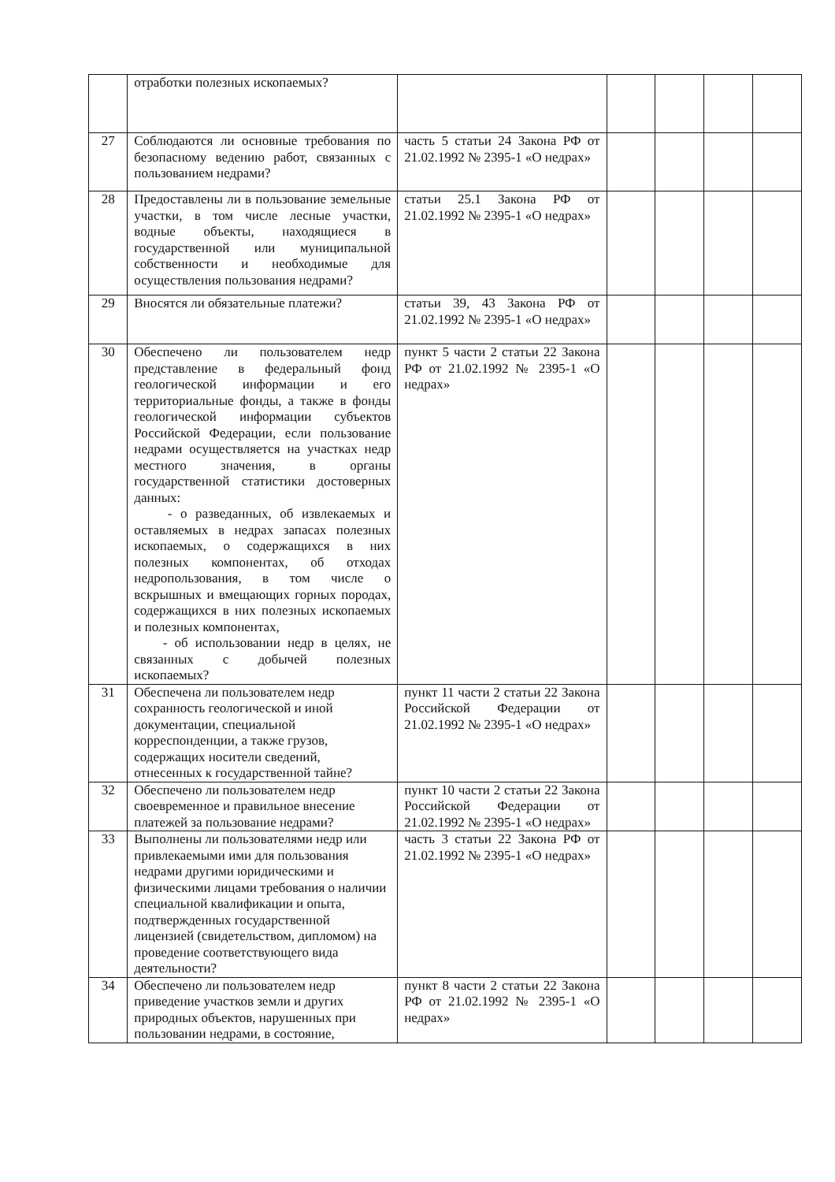| | отработки полезных ископаемых? | | | | | |
| 27 | Соблюдаются ли основные требования по безопасному ведению работ, связанных с пользованием недрами? | часть 5 статьи 24 Закона РФ от 21.02.1992 № 2395-1 «О недрах» | | | | |
| 28 | Предоставлены ли в пользование земельные участки, в том числе лесные участки, водные объекты, находящиеся в государственной или муниципальной собственности и необходимые для осуществления пользования недрами? | статьи 25.1 Закона РФ от 21.02.1992 № 2395-1 «О недрах» | | | | |
| 29 | Вносятся ли обязательные платежи? | статьи 39, 43 Закона РФ от 21.02.1992 № 2395-1 «О недрах» | | | | |
| 30 | Обеспечено ли пользователем недр представление в федеральный фонд геологической информации и его территориальные фонды, а также в фонды геологической информации субъектов Российской Федерации, если пользование недрами осуществляется на участках недр местного значения, в органы государственной статистики достоверных данных: - о разведанных, об извлекаемых и оставляемых в недрах запасах полезных ископаемых, о содержащихся в них полезных компонентах, об отходах недропользования, в том числе о вскрышных и вмещающих горных породах, содержащихся в них полезных ископаемых и полезных компонентах, - об использовании недр в целях, не связанных с добычей полезных ископаемых? | пункт 5 части 2 статьи 22 Закона РФ от 21.02.1992 № 2395-1 «О недрах» | | | | |
| 31 | Обеспечена ли пользователем недр сохранность геологической и иной документации, специальной корреспонденции, а также грузов, содержащих носители сведений, отнесенных к государственной тайне? | пункт 11 части 2 статьи 22 Закона Российской Федерации от 21.02.1992 № 2395-1 «О недрах» | | | | |
| 32 | Обеспечено ли пользователем недр своевременное и правильное внесение платежей за пользование недрами? | пункт 10 части 2 статьи 22 Закона Российской Федерации от 21.02.1992 № 2395-1 «О недрах» | | | | |
| 33 | Выполнены ли пользователями недр или привлекаемыми ими для пользования недрами другими юридическими и физическими лицами требования о наличии специальной квалификации и опыта, подтвержденных государственной лицензией (свидетельством, дипломом) на проведение соответствующего вида деятельности? | часть 3 статьи 22 Закона РФ от 21.02.1992 № 2395-1 «О недрах» | | | | |
| 34 | Обеспечено ли пользователем недр приведение участков земли и других природных объектов, нарушенных при пользовании недрами, в состояние, | пункт 8 части 2 статьи 22 Закона РФ от 21.02.1992 № 2395-1 «О недрах» | | | | |